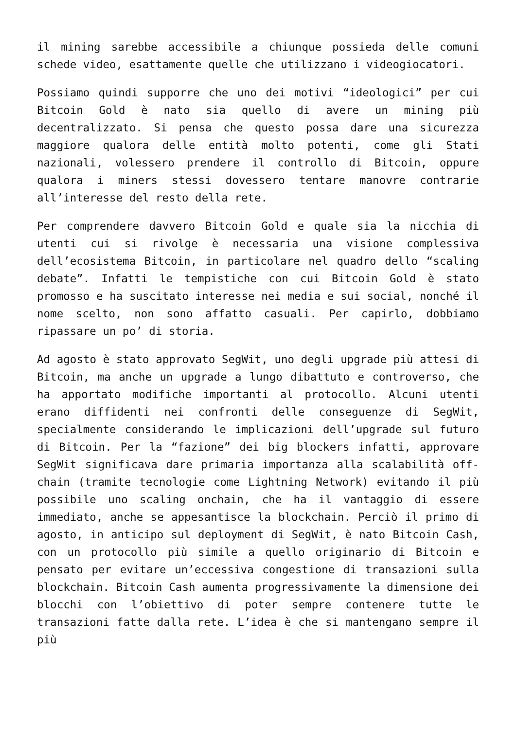il mining sarebbe accessibile a chiunque possieda delle comuni schede video, esattamente quelle che utilizzano i videogiocatori.
Possiamo quindi supporre che uno dei motivi “ideologici” per cui Bitcoin Gold è nato sia quello di avere un mining più decentralizzato. Si pensa che questo possa dare una sicurezza maggiore qualora delle entità molto potenti, come gli Stati nazionali, volessero prendere il controllo di Bitcoin, oppure qualora i miners stessi dovessero tentare manovre contrarie all’interesse del resto della rete.
Per comprendere davvero Bitcoin Gold e quale sia la nicchia di utenti cui si rivolge è necessaria una visione complessiva dell’ecosistema Bitcoin, in particolare nel quadro dello “scaling debate”. Infatti le tempistiche con cui Bitcoin Gold è stato promosso e ha suscitato interesse nei media e sui social, nonché il nome scelto, non sono affatto casuali. Per capirlo, dobbiamo ripassare un po’ di storia.
Ad agosto è stato approvato SegWit, uno degli upgrade più attesi di Bitcoin, ma anche un upgrade a lungo dibattuto e controverso, che ha apportato modifiche importanti al protocollo. Alcuni utenti erano diffidenti nei confronti delle conseguenze di SegWit, specialmente considerando le implicazioni dell’upgrade sul futuro di Bitcoin. Per la “fazione” dei big blockers infatti, approvare SegWit significava dare primaria importanza alla scalabilità off-chain (tramite tecnologie come Lightning Network) evitando il più possibile uno scaling onchain, che ha il vantaggio di essere immediato, anche se appesantisce la blockchain. Perciò il primo di agosto, in anticipo sul deployment di SegWit, è nato Bitcoin Cash, con un protocollo più simile a quello originario di Bitcoin e pensato per evitare un’eccessiva congestione di transazioni sulla blockchain. Bitcoin Cash aumenta progressivamente la dimensione dei blocchi con l’obiettivo di poter sempre contenere tutte le transazioni fatte dalla rete. L’idea è che si mantengano sempre il più